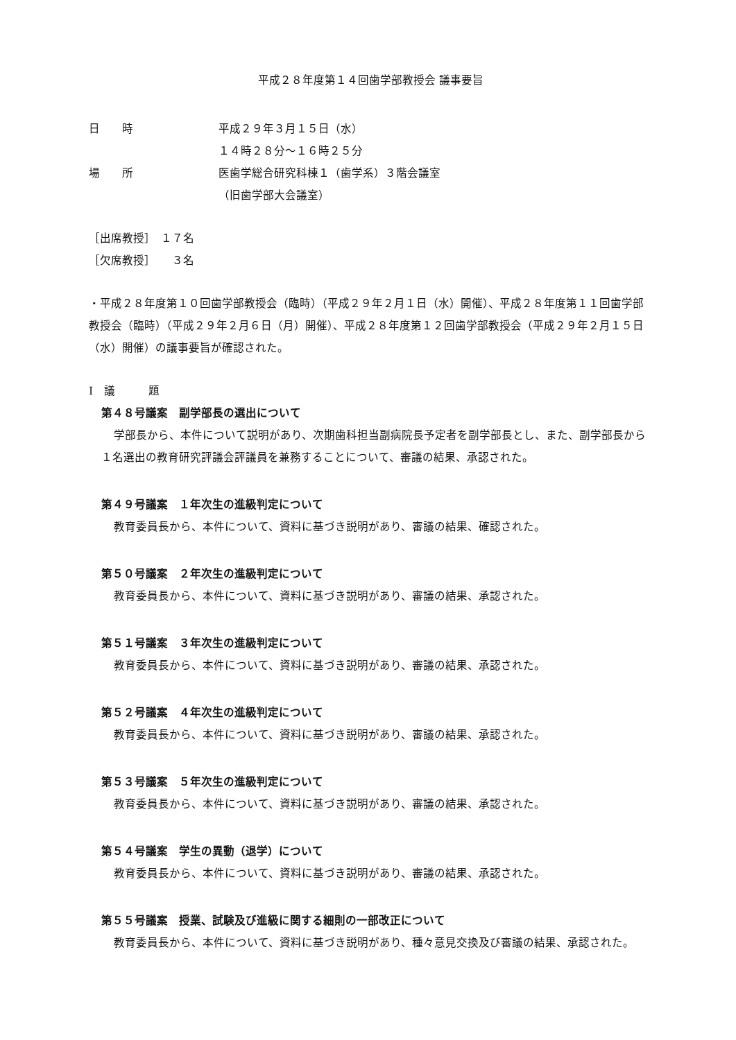平成２８年度第１４回歯学部教授会 議事要旨
日　　時 平成２９年３月１５日（水）
１４時２８分～１６時２５分
場　　所 医歯学総合研究科棟１（歯学系）３階会議室
（旧歯学部大会議室）
［出席教授］　１７名
［欠席教授］　　３名
・平成２８年度第１０回歯学部教授会（臨時）（平成２９年２月１日（水）開催）、平成２８年度第１１回歯学部教授会（臨時）（平成２９年２月６日（月）開催）、平成２８年度第１２回歯学部教授会（平成２９年２月１５日（水）開催）の議事要旨が確認された。
Ⅰ　議　　　題
第４８号議案　副学部長の選出について
学部長から、本件について説明があり、次期歯科担当副病院長予定者を副学部長とし、また、副学部長から１名選出の教育研究評議会評議員を兼務することについて、審議の結果、承認された。
第４９号議案　１年次生の進級判定について
教育委員長から、本件について、資料に基づき説明があり、審議の結果、確認された。
第５０号議案　２年次生の進級判定について
教育委員長から、本件について、資料に基づき説明があり、審議の結果、承認された。
第５１号議案　３年次生の進級判定について
教育委員長から、本件について、資料に基づき説明があり、審議の結果、承認された。
第５２号議案　４年次生の進級判定について
教育委員長から、本件について、資料に基づき説明があり、審議の結果、承認された。
第５３号議案　５年次生の進級判定について
教育委員長から、本件について、資料に基づき説明があり、審議の結果、承認された。
第５４号議案　学生の異動（退学）について
教育委員長から、本件について、資料に基づき説明があり、審議の結果、承認された。
第５５号議案　授業、試験及び進級に関する細則の一部改正について
教育委員長から、本件について、資料に基づき説明があり、種々意見交換及び審議の結果、承認された。